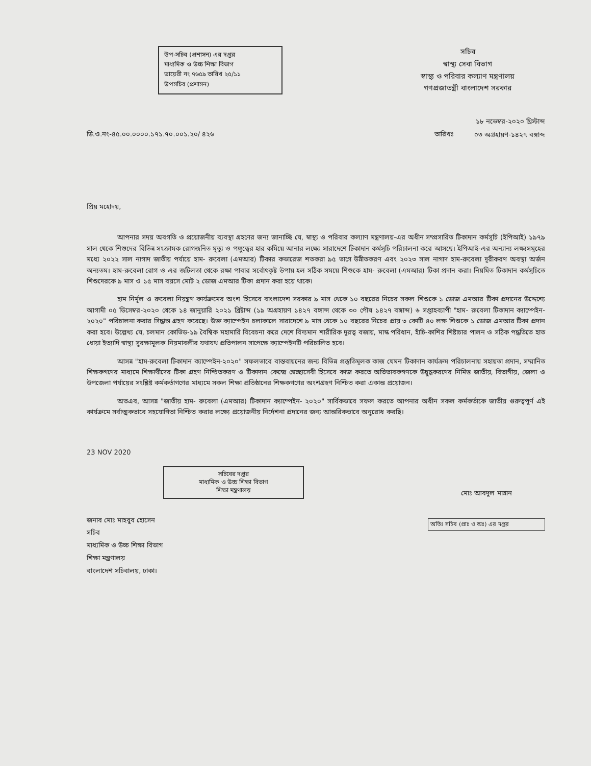উপ-সচিব (প্রশাসন) এর দপ্তর
মাধ্যমিক ও উচ্চ শিক্ষা বিভাগ
ডায়েরী নং ৭৬৫৯ তারিখ ২৫/১১
উপসচিব (প্রশাসন)
সচিব
স্বাস্থ্য সেবা বিভাগ
স্বাস্থ্য ও পরিবার কল্যাণ মন্ত্রণালয়
গণপ্রজাতন্ত্রী বাংলাদেশ সরকার
ডি.ও.নং-৪৫.০০.০০০০.১৭১.৭০.০০১.২০/ ৪২৬
তারিখঃ
১৮ নভেম্বর-২০২০ খ্রিস্টাব্দ
০৩ অগ্রহায়ণ-১৪২৭ বঙ্গাব্দ
প্রিয় মহোদয়,
আপনার সদয় অবগতি ও প্রয়োজনীয় ব্যবস্থা গ্রহণের জন্য জানাচ্ছি যে, স্বাস্থ্য ও পরিবার কল্যাণ মন্ত্রণালয়-এর অধীন সম্প্রসারিত টিকাদান কর্মসূচি (ইপিআই) ১৯৭৯ সাল থেকে শিশুদের বিভিন্ন সংক্রামক রোগজনিত মৃত্যু ও পঙ্গুত্বের হার কমিয়ে আনার লক্ষ্যে সারাদেশে টিকাদান কর্মসূচি পরিচালনা করে আসছে। ইপিআই-এর অন্যান্য লক্ষ্যসমূহের মধ্যে ২০২২ সাল নাগাদ জাতীয় পর্যায়ে হাম- রুবেলা (এমআর) টিকার কভারেজ শতকরা ৯৫ ভাগে উন্নীতকরণ এবং ২০২৩ সাল নাগাদ হাম-রুবেলা দূরীকরণ অবস্থা অর্জন অন্যতম। হাম-রুবেলা রোগ ও এর জটিলতা থেকে রক্ষা পাবার সর্বোৎকৃষ্ট উপায় হল সঠিক সময়ে শিশুকে হাম- রুবেলা (এমআর) টিকা প্রদান করা। নিয়মিত টিকাদান কর্মসূচিতে শিশুদেরকে ৯ মাস ও ১৫ মাস বয়সে মোট ২ ডোজ এমআর টিকা প্রদান করা হয়ে থাকে।
হাম নির্মূল ও রুবেলা নিয়ন্ত্রণ কার্যক্রমের অংশ হিসেবে বাংলাদেশ সরকার ৯ মাস থেকে ১০ বছরের নিচের সকল শিশুকে ১ ডোজ এমআর টিকা প্রদানের উদ্দেশ্যে আগামী ০৫ ডিসেম্বর-২০২০ থেকে ১৪ জানুয়ারি ২০২১ খ্রিষ্টাব্দ (১৯ অগ্রহায়ণ ১৪২৭ বঙ্গাব্দ থেকে ৩০ পৌষ ১৪২৭ বঙ্গাব্দ) ৬ সপ্তাহব্যাপী "হাম- রুবেলা টিকাদান ক্যাম্পেইন- ২০২০" পরিচালনা করার সিদ্ধান্ত গ্রহণ করেছে। উক্ত ক্যাম্পেইন চলাকালে সারাদেশে ৯ মাস থেকে ১০ বছরের নিচের প্রায় ৩ কোটি ৪০ লক্ষ শিশুকে ১ ডোজ এমআর টিকা প্রদান করা হবে। উল্লেখ্য যে, চলমান কোভিড-১৯ বৈশ্বিক মহামারি বিবেচনা করে দেশে বিদ্যমান শারীরিক দূরত্ব বজায়, মাস্ক পরিধান, হাঁচি-কাশির শিষ্টাচার পালন ও সঠিক পদ্ধতিতে হাত ধোয়া ইত্যাদি স্বাস্থ্য সুরক্ষামূলক নিয়মাবলীর যথাযথ প্রতিপালন সাপেক্ষে ক্যাম্পেইনটি পরিচালিত হবে।
আসন্ন "হাম-রুবেলা টিকাদান ক্যাম্পেইন-২০২০" সফলভাবে বাস্তবায়নের জন্য বিভিন্ন প্রস্তুতিমূলক কাজ যেমন টিকাদান কার্যক্রম পরিচালনায় সহায়তা প্রদান, সম্মানিত শিক্ষকগণের মাধ্যমে শিক্ষার্থীদের টিকা গ্রহণ নিশ্চিতকরণ ও টিকাদান কেন্দ্রে স্বেচ্ছাসেবী হিসেবে কাজ করতে অভিভাবকগণকে উদ্বুদ্ধকরণের নিমিত্ত জাতীয়, বিভাগীয়, জেলা ও উপজেলা পর্যায়ের সংশ্লিষ্ট কর্মকর্তাগণের মাধ্যমে সকল শিক্ষা প্রতিষ্ঠানের শিক্ষকগণের অংশগ্রহণ নিশ্চিত করা একান্ত প্রয়োজন।
অতএব, আসন্ন "জাতীয় হাম- রুবেলা (এমআর) টিকাদান ক্যাম্পেইন- ২০২০" সার্বিকভাবে সফল করতে আপনার অধীন সকল কর্মকর্তাকে জাতীয় গুরুত্বপূর্ণ এই কার্যক্রমে সর্বাত্মকভাবে সহযোগিতা নিশ্চিত করার লক্ষ্যে প্রয়োজনীয় নির্দেশনা প্রদানের জন্য আন্তরিকভাবে অনুরোধ করছি।
23 NOV 2020
সচিবের দপ্তর
মাধ্যমিক ও উচ্চ শিক্ষা বিভাগ
শিক্ষা মন্ত্রণালয়
জনাব মোঃ মাহবুব হোসেন
সচিব
মাধ্যমিক ও উচ্চ শিক্ষা বিভাগ
শিক্ষা মন্ত্রণালয়
বাংলাদেশ সচিবালয়, ঢাকা।
মোঃ আবদুল মান্নান
অতিঃ সচিব (প্রাঃ ও অঃ) এর দপ্তর